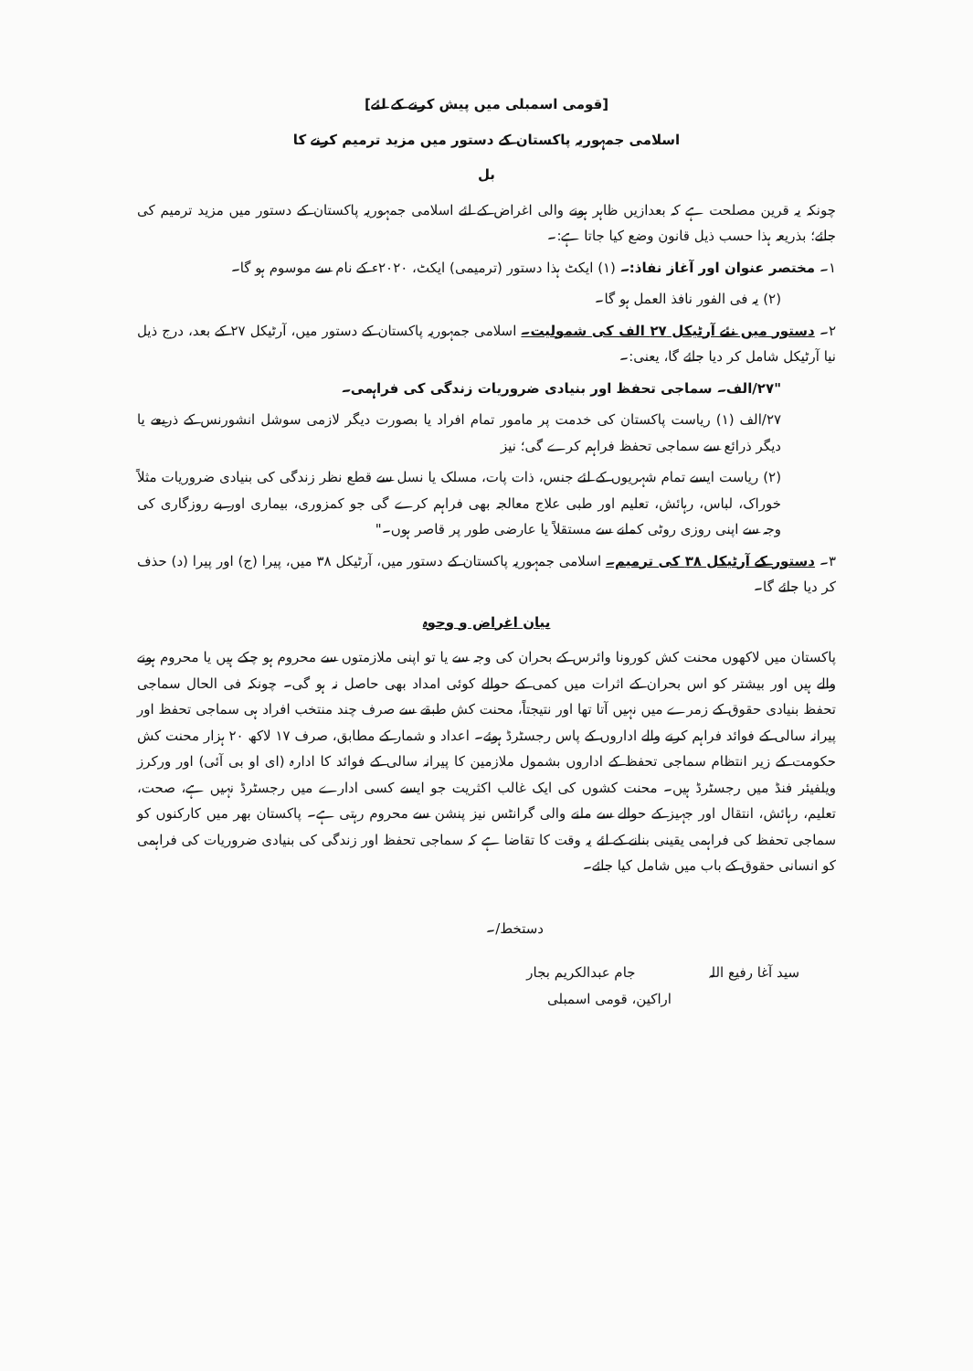[قومی اسمبلی میں پیش کرنے کے لئے]
اسلامی جمہوریہ پاکستان کے دستور میں مزید ترمیم کرنے کا
بل
چونکہ یہ قرین مصلحت ہے کہ بعدازیں ظاہر ہونے والی اغراض کے لئے اسلامی جمہوریہ پاکستان کے دستور میں مزید ترمیم کی جائے؛ بذریعہ ہذا حسب ذیل قانون وضع کیا جاتا ہے:۔
۱۔ مختصر عنوان اور آغاز نفاذ:۔ (۱) ایکٹ ہذا دستور (ترمیمی) ایکٹ، ۲۰۲۰ء کے نام سے موسوم ہو گا۔
(۲) یہ فی الفور نافذ العمل ہو گا۔
۲۔ دستور میں نئے آرٹیکل ۲۷ الف کی شمولیت۔ اسلامی جمہوریہ پاکستان کے دستور میں، آرٹیکل ۲۷ کے بعد، درج ذیل نیا آرٹیکل شامل کر دیا جائے گا، یعنی:۔
"۲۷/الف۔ سماجی تحفظ اور بنیادی ضروریات زندگی کی فراہمی۔
۲۷/الف (۱) ریاست پاکستان کی خدمت پر مامور تمام افراد یا بصورت دیگر لازمی سوشل انشورنس کے ذریعے یا دیگر ذرائع سے سماجی تحفظ فراہم کرے گی؛ نیز
(۲) ریاست ایسے تمام شہریوں کے لئے جنس، ذات پات، مسلک یا نسل سے قطع نظر زندگی کی بنیادی ضروریات مثلاً خوراک، لباس، رہائش، تعلیم اور طبی علاج معالجہ بھی فراہم کرے گی جو کمزوری، بیماری اور بے روزگاری کی وجہ سے اپنی روزی روٹی کمانے سے مستقلاً یا عارضی طور پر قاصر ہوں۔"
۳۔ دستور کے آرٹیکل ۳۸ کی ترمیم۔ اسلامی جمہوریہ پاکستان کے دستور میں، آرٹیکل ۳۸ میں، پیرا (ج) اور پیرا (د) حذف کر دیا جائے گا۔
بیان اغراض و وجوہ
پاکستان میں لاکھوں محنت کش کورونا وائرس کے بحران کی وجہ سے یا تو اپنی ملازمتوں سے محروم ہو چکے ہیں یا محروم ہونے والے ہیں اور بیشتر کو اس بحران کے اثرات میں کمی کے حوالے کوئی امداد بھی حاصل نہ ہو گی۔ چونکہ فی الحال سماجی تحفظ بنیادی حقوق کے زمرے میں نہیں آتا تھا اور نتیجتاً، محنت کش طبقے سے صرف چند منتخب افراد ہی سماجی تحفظ اور پیرانہ سالی کے فوائد فراہم کرنے والے اداروں کے پاس رجسٹرڈ ہوئے۔ اعداد و شمار کے مطابق، صرف ۱۷ لاکھ ۲۰ ہزار محنت کش حکومت کے زیر انتظام سماجی تحفظ کے اداروں بشمول ملازمین کا پیرانہ سالی کے فوائد کا ادارہ (ای او بی آئی) اور ورکرز ویلفیئر فنڈ میں رجسٹرڈ ہیں۔ محنت کشوں کی ایک غالب اکثریت جو ایسے کسی ادارے میں رجسٹرڈ نہیں ہے، صحت، تعلیم، رہائش، انتقال اور جہیز کے حوالے سے ملنے والی گرانٹس نیز پنشن سے محروم رہتی ہے۔ پاکستان بھر میں کارکنوں کو سماجی تحفظ کی فراہمی یقینی بنانے کے لئے یہ وقت کا تقاضا ہے کہ سماجی تحفظ اور زندگی کی بنیادی ضروریات کی فراہمی کو انسانی حقوق کے باب میں شامل کیا جائے۔
دستخط/۔
سید آغا رفیع اللہ جام عبدالکریم بجار
اراکین، قومی اسمبلی